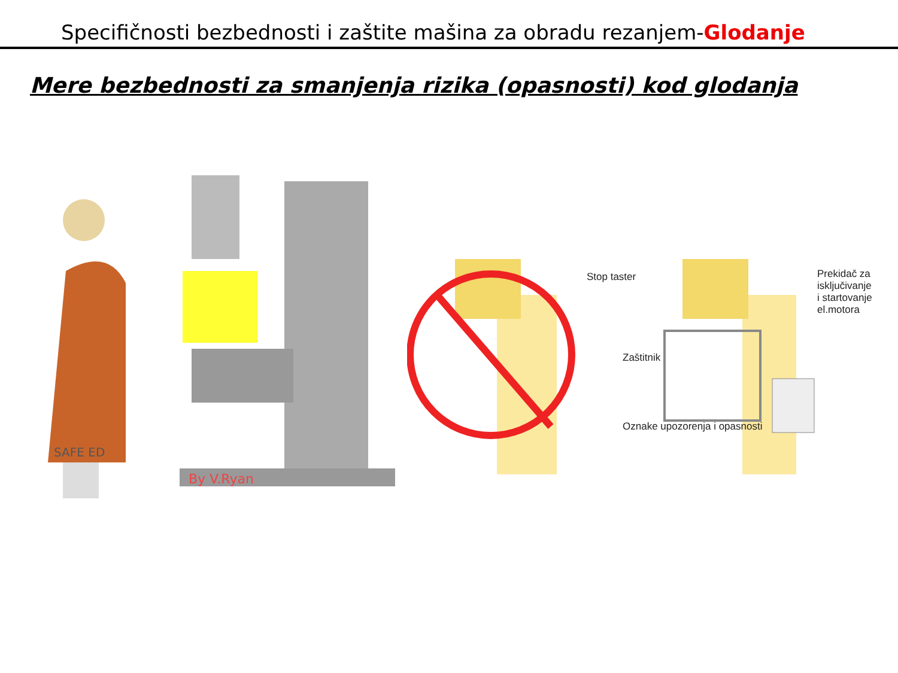Specifičnosti bezbednosti i zaštite mašina za obradu rezanjem-Glodanje
Mere bezbednosti za smanjenja rizika (opasnosti) kod glodanja
SAFE ED
By V.Ryan
Stop taster
Prekidač za isključivanje
i startovanje el.motora
Zaštitnik
Oznake upozorenja i opasnosti